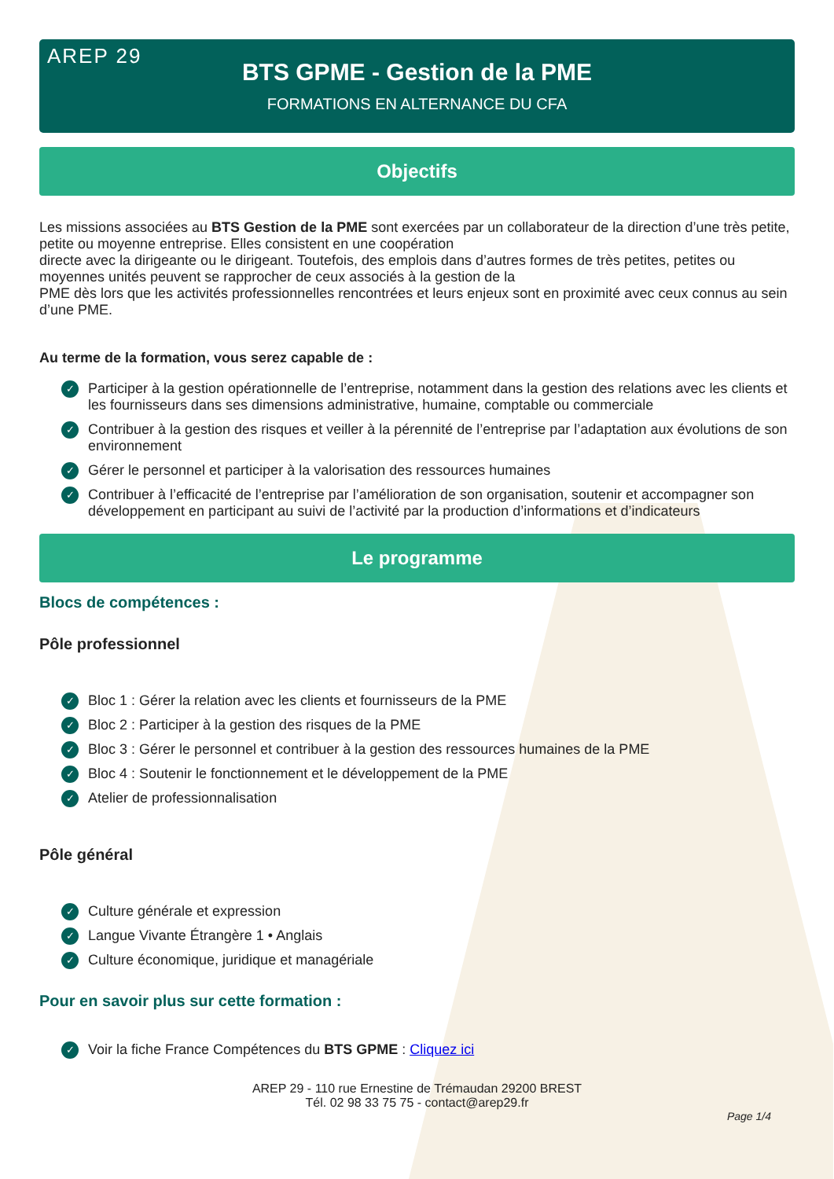AREP 29
BTS GPME - Gestion de la PME
FORMATIONS EN ALTERNANCE DU CFA
Objectifs
Les missions associées au BTS Gestion de la PME sont exercées par un collaborateur de la direction d’une très petite, petite ou moyenne entreprise. Elles consistent en une coopération
directe avec la dirigeante ou le dirigeant. Toutefois, des emplois dans d’autres formes de très petites, petites ou moyennes unités peuvent se rapprocher de ceux associés à la gestion de la
PME dès lors que les activités professionnelles rencontrées et leurs enjeux sont en proximité avec ceux connus au sein d’une PME.
Au terme de la formation, vous serez capable de :
✓ Participer à la gestion opérationnelle de l’entreprise, notamment dans la gestion des relations avec les clients et les fournisseurs dans ses dimensions administrative, humaine, comptable ou commerciale
✓ Contribuer à la gestion des risques et veiller à la pérennité de l’entreprise par l’adaptation aux évolutions de son environnement
✓ Gérer le personnel et participer à la valorisation des ressources humaines
✓ Contribuer à l’efficacité de l’entreprise par l’amélioration de son organisation, soutenir et accompagner son développement en participant au suivi de l’activité par la production d’informations et d’indicateurs
Le programme
Blocs de compétences :
Pôle professionnel
✓ Bloc 1 : Gérer la relation avec les clients et fournisseurs de la PME
✓ Bloc 2 : Participer à la gestion des risques de la PME
✓ Bloc 3 : Gérer le personnel et contribuer à la gestion des ressources humaines de la PME
✓ Bloc 4 : Soutenir le fonctionnement et le développement de la PME
✓ Atelier de professionnalisation
Pôle général
✓ Culture générale et expression
✓ Langue Vivante Étrangère 1 • Anglais
✓ Culture économique, juridique et managériale
Pour en savoir plus sur cette formation :
✓ Voir la fiche France Compétences du BTS GPME : Cliquez ici
AREP 29 - 110 rue Ernestine de Trémaudan 29200 BREST
Tél. 02 98 33 75 75 - contact@arep29.fr
Page 1/4